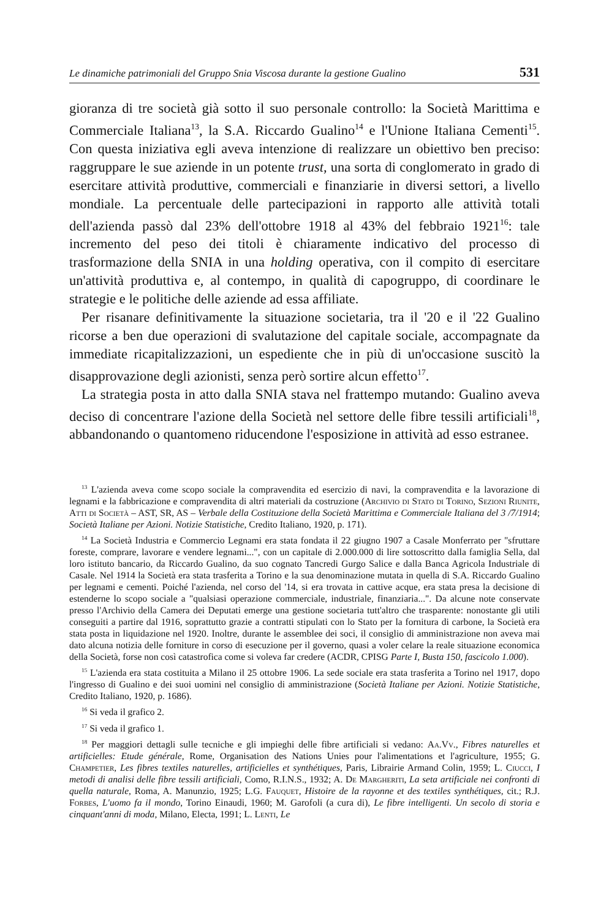Le dinamiche patrimoniali del Gruppo Snia Viscosa durante la gestione Gualino 531
gioranza di tre società già sotto il suo personale controllo: la Società Marittima e Commerciale Italiana<sup>13</sup>, la S.A. Riccardo Gualino<sup>14</sup> e l'Unione Italiana Cementi<sup>15</sup>. Con questa iniziativa egli aveva intenzione di realizzare un obiettivo ben preciso: raggruppare le sue aziende in un potente trust, una sorta di conglomerato in grado di esercitare attività produttive, commerciali e finanziarie in diversi settori, a livello mondiale. La percentuale delle partecipazioni in rapporto alle attività totali dell'azienda passò dal 23% dell'ottobre 1918 al 43% del febbraio 1921<sup>16</sup>: tale incremento del peso dei titoli è chiaramente indicativo del processo di trasformazione della SNIA in una holding operativa, con il compito di esercitare un'attività produttiva e, al contempo, in qualità di capogruppo, di coordinare le strategie e le politiche delle aziende ad essa affiliate.
Per risanare definitivamente la situazione societaria, tra il '20 e il '22 Gualino ricorse a ben due operazioni di svalutazione del capitale sociale, accompagnate da immediate ricapitalizzazioni, un espediente che in più di un'occasione suscitò la disapprovazione degli azionisti, senza però sortire alcun effetto<sup>17</sup>.
La strategia posta in atto dalla SNIA stava nel frattempo mutando: Gualino aveva deciso di concentrare l'azione della Società nel settore delle fibre tessili artificiali<sup>18</sup>, abbandonando o quantomeno riducendone l'esposizione in attività ad esso estranee.
<sup>13</sup> L'azienda aveva come scopo sociale la compravendita ed esercizio di navi, la compravendita e la lavorazione di legnami e la fabbricazione e compravendita di altri materiali da costruzione (Archivio di Stato di Torino, Sezioni Riunite, Atti di Società – AST, SR, AS – Verbale della Costituzione della Società Marittima e Commerciale Italiana del 3 /7/1914; Società Italiane per Azioni. Notizie Statistiche, Credito Italiano, 1920, p. 171).
<sup>14</sup> La Società Industria e Commercio Legnami era stata fondata il 22 giugno 1907 a Casale Monferrato per "sfruttare foreste, comprare, lavorare e vendere legnami...", con un capitale di 2.000.000 di lire sottoscritto dalla famiglia Sella, dal loro istituto bancario, da Riccardo Gualino, da suo cognato Tancredi Gurgo Salice e dalla Banca Agricola Industriale di Casale. Nel 1914 la Società era stata trasferita a Torino e la sua denominazione mutata in quella di S.A. Riccardo Gualino per legnami e cementi. Poiché l'azienda, nel corso del '14, si era trovata in cattive acque, era stata presa la decisione di estenderne lo scopo sociale a "qualsiasi operazione commerciale, industriale, finanziaria...". Da alcune note conservate presso l'Archivio della Camera dei Deputati emerge una gestione societaria tutt'altro che trasparente: nonostante gli utili conseguiti a partire dal 1916, soprattutto grazie a contratti stipulati con lo Stato per la fornitura di carbone, la Società era stata posta in liquidazione nel 1920. Inoltre, durante le assemblee dei soci, il consiglio di amministrazione non aveva mai dato alcuna notizia delle forniture in corso di esecuzione per il governo, quasi a voler celare la reale situazione economica della Società, forse non così catastrofica come si voleva far credere (ACDR, CPISG Parte I, Busta 150, fascicolo 1.000).
<sup>15</sup> L'azienda era stata costituita a Milano il 25 ottobre 1906. La sede sociale era stata trasferita a Torino nel 1917, dopo l'ingresso di Gualino e dei suoi uomini nel consiglio di amministrazione (Società Italiane per Azioni. Notizie Statistiche, Credito Italiano, 1920, p. 1686).
<sup>16</sup> Si veda il grafico 2.
<sup>17</sup> Si veda il grafico 1.
<sup>18</sup> Per maggiori dettagli sulle tecniche e gli impieghi delle fibre artificiali si vedano: Aa.Vv., Fibres naturelles et artificielles: Etude générale, Rome, Organisation des Nations Unies pour l'alimentations et l'agriculture, 1955; G. Champetier, Les fibres textiles naturelles, artificielles et synthétiques, Paris, Librairie Armand Colin, 1959; L. Ciucci, I metodi di analisi delle fibre tessili artificiali, Como, R.I.N.S., 1932; A. De Margheriti, La seta artificiale nei confronti di quella naturale, Roma, A. Manunzio, 1925; L.G. Fauquet, Histoire de la rayonne et des textiles synthétiques, cit.; R.J. Forbes, L'uomo fa il mondo, Torino Einaudi, 1960; M. Garofoli (a cura di), Le fibre intelligenti. Un secolo di storia e cinquant'anni di moda, Milano, Electa, 1991; L. Lenti, Le